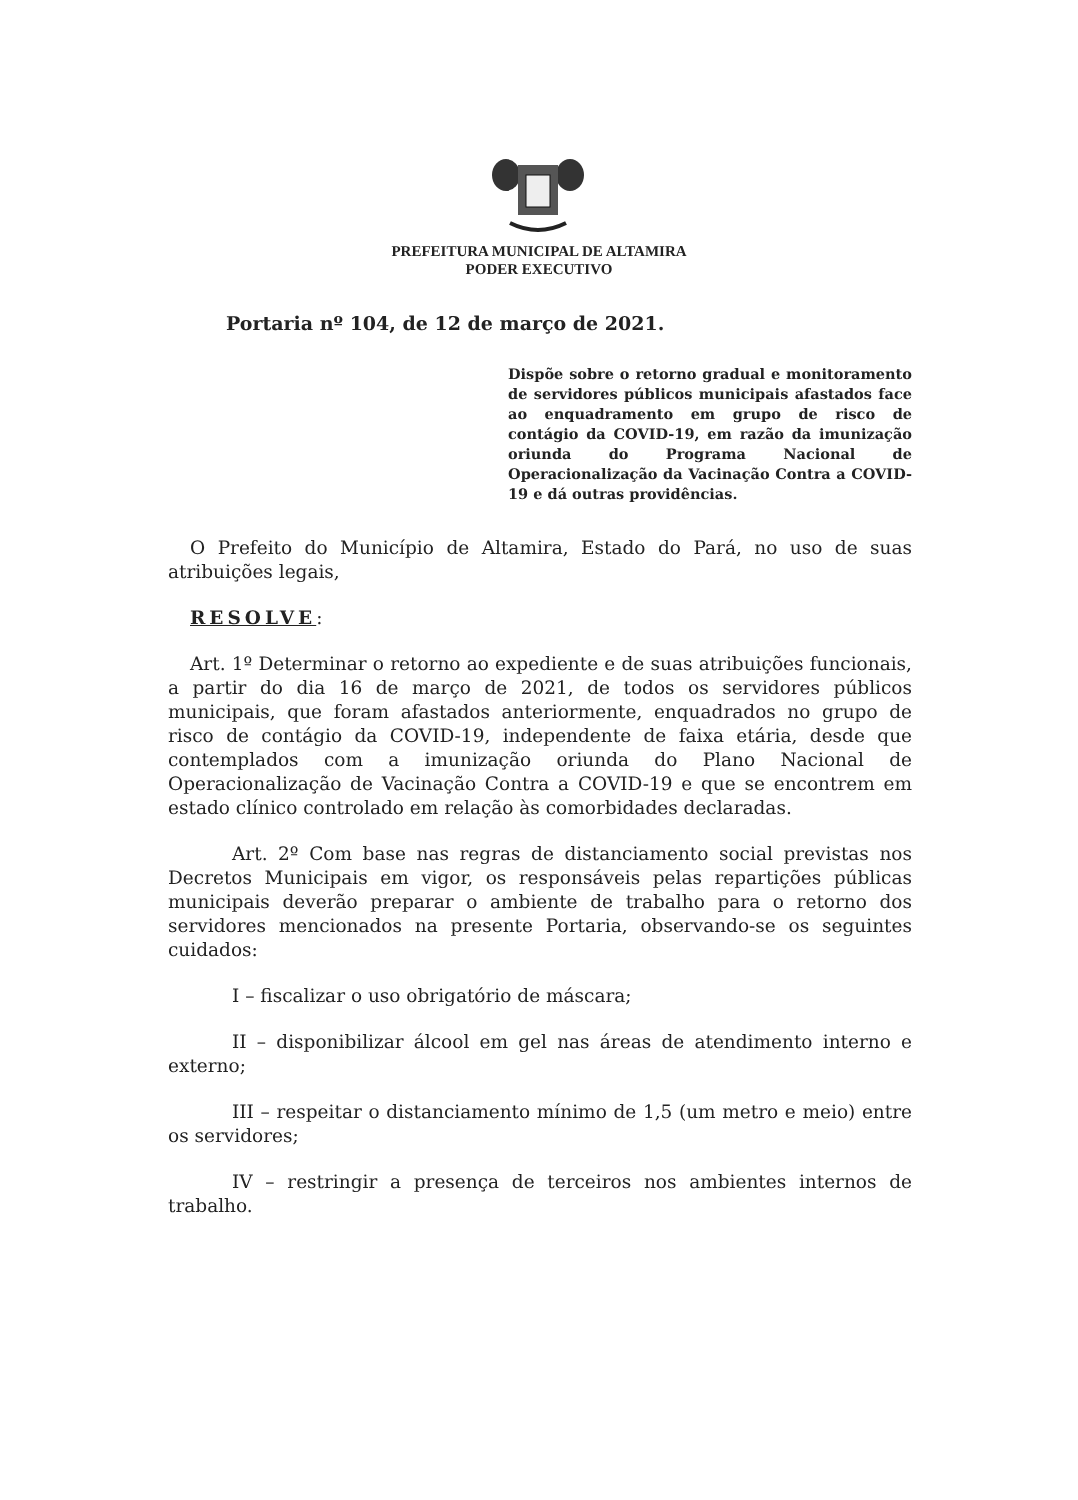PREFEITURA MUNICIPAL DE ALTAMIRA
PODER EXECUTIVO
Portaria nº 104, de 12 de março de 2021.
Dispõe sobre o retorno gradual e monitoramento de servidores públicos municipais afastados face ao enquadramento em grupo de risco de contágio da COVID-19, em razão da imunização oriunda do Programa Nacional de Operacionalização da Vacinação Contra a COVID-19 e dá outras providências.
O Prefeito do Município de Altamira, Estado do Pará, no uso de suas atribuições legais,
RESOLVE:
Art. 1º Determinar o retorno ao expediente e de suas atribuições funcionais, a partir do dia 16 de março de 2021, de todos os servidores públicos municipais, que foram afastados anteriormente, enquadrados no grupo de risco de contágio da COVID-19, independente de faixa etária, desde que contemplados com a imunização oriunda do Plano Nacional de Operacionalização de Vacinação Contra a COVID-19 e que se encontrem em estado clínico controlado em relação às comorbidades declaradas.
Art. 2º Com base nas regras de distanciamento social previstas nos Decretos Municipais em vigor, os responsáveis pelas repartições públicas municipais deverão preparar o ambiente de trabalho para o retorno dos servidores mencionados na presente Portaria, observando-se os seguintes cuidados:
I – fiscalizar o uso obrigatório de máscara;
II – disponibilizar álcool em gel nas áreas de atendimento interno e externo;
III – respeitar o distanciamento mínimo de 1,5 (um metro e meio) entre os servidores;
IV – restringir a presença de terceiros nos ambientes internos de trabalho.